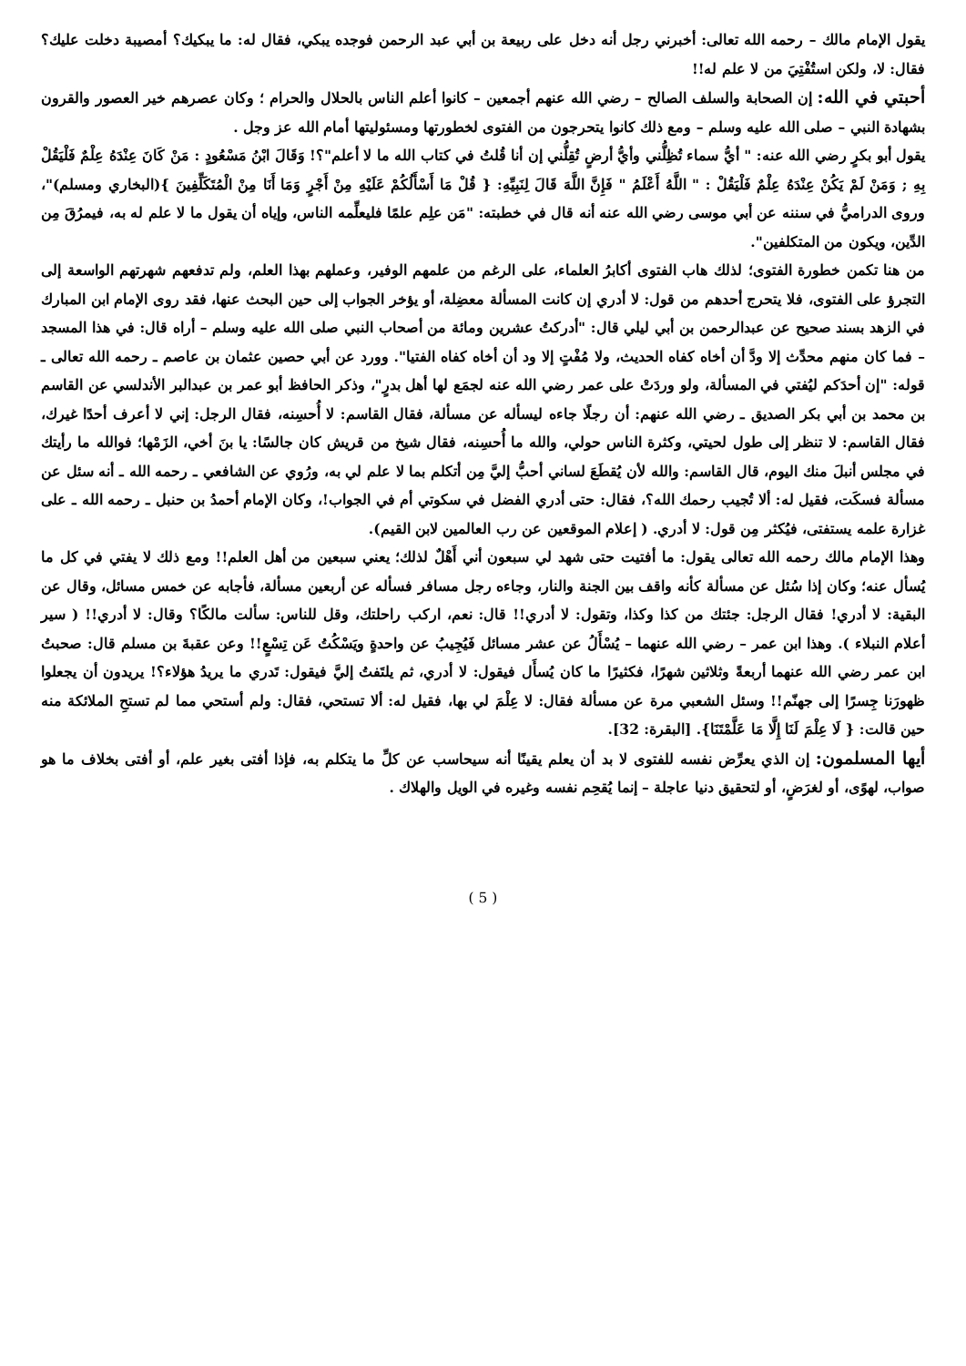يقول الإمام مالك – رحمه الله تعالى: أخبرني رجل أنه دخل على ربيعة بن أبي عبد الرحمن فوجده يبكي، فقال له: ما يبكيك؟ أمصيبة دخلت عليك؟ فقال: لا، ولكن استُفْتِيَ من لا علم له!!
أحبتي في الله: إن الصحابة والسلف الصالح – رضي الله عنهم أجمعين – كانوا أعلم الناس بالحلال والحرام ؛ وكان عصرهم خير العصور والقرون بشهادة النبي – صلى الله عليه وسلم – ومع ذلك كانوا يتحرجون من الفتوى لخطورتها ومسئوليتها أمام الله عز وجل .
يقول أبو بكرٍ رضي الله عنه: " أيُّ سماء تُظِلُّني وأيُّ أرضٍ تُقِلُّني إن أنا قُلتُ في كتاب الله ما لا أعلم"؟! وَقَالَ ابْنُ مَسْعُودٍ : مَنْ كَانَ عِنْدَهُ عِلْمٌ فَلْيَقُلْ بِهِ ; وَمَنْ لَمْ يَكُنْ عِنْدَهُ عِلْمٌ فَلْيَقُلْ : " اللَّهُ أَعْلَمُ " فَإِنَّ اللَّهَ قَالَ لِنَبِيِّهِ: { قُلْ مَا أَسْأَلُكُمْ عَلَيْهِ مِنْ أَجْرٍ وَمَا أَنَا مِنْ الْمُتَكَلِّفِينَ }(البخاري ومسلم)"، وروى الدراميُّ في سننه عن أبي موسى رضي الله عنه أنه قال في خطبته: "مَن علِم علمًا فليعلِّمه الناس، وإياه أن يقول ما لا علم له به، فيمرُقَ مِن الدِّين، ويكون من المتكلفين".
من هنا تكمن خطورة الفتوى؛ لذلك هاب الفتوى أكابرُ العلماء، على الرغم من علمهم الوفير، وعملهم بهذا العلم، ولم تدفعهم شهرتهم الواسعة إلى التجرؤ على الفتوى، فلا يتحرج أحدهم من قول: لا أدري إن كانت المسألة معضِلة، أو يؤخر الجواب إلى حين البحث عنها، فقد روى الإمام ابن المبارك في الزهد بسند صحيح عن عبدالرحمن بن أبي ليلي قال: "أدركتُ عشرين ومائة من أصحاب النبي صلى الله عليه وسلم – أراه قال: في هذا المسجد – فما كان منهم محدِّث إلا ودَّ أن أخاه كفاه الحديث، ولا مُفْتٍ إلا ود أن أخاه كفاه الفتيا". وورد عن أبي حصين عثمان بن عاصم ـ رحمه الله تعالى ـ قوله: "إن أحدَكم ليُفتي في المسألة، ولو وردَتْ على عمر رضي الله عنه لجمَع لها أهل بدرٍ"، وذكر الحافظ أبو عمر بن عبدالبر الأندلسي عن القاسم بن محمد بن أبي بكر الصديق ـ رضي الله عنهم: أن رجلًا جاءه ليسأله عن مسألة، فقال القاسم: لا أُحسِنه، فقال الرجل: إني لا أعرف أحدًا غيرك، فقال القاسم: لا تنظر إلى طول لحيتي، وكثرة الناس حولي، والله ما أُحسِنه، فقال شيخ من قريش كان جالسًا: يا بنَ أخي، الزَمْها؛ فوالله ما رأيتك في مجلس أنبلَ منك اليوم، قال القاسم: والله لأن يُقطَعَ لساني أحبُّ إليَّ مِن أتكلم بما لا علم لي به، ورُوي عن الشافعي ـ رحمه الله ـ أنه سئل عن مسألة فسكَت، فقيل له: ألا تُجيب رحمك الله؟، فقال: حتى أدري الفضل في سكوتي أم في الجواب!، وكان الإمام أحمدُ بن حنبل ـ رحمه الله ـ على غزارة علمه يستفتى، فيُكثر مِن قول: لا أدري. ( إعلام الموقعين عن رب العالمين لابن القيم).
وهذا الإمام مالك رحمه الله تعالى يقول: ما أفتيت حتى شهد لي سبعون أني أَهْلٌ لذلك؛ يعني سبعين من أهل العلم!! ومع ذلك لا يفتي في كل ما يُسأل عنه؛ وكان إذا سُئل عن مسألة كأنه واقف بين الجنة والنار، وجاءه رجل مسافر فسأله عن أربعين مسألة، فأجابه عن خمس مسائل، وقال عن البقية: لا أدري! فقال الرجل: جئتك من كذا وكذا، وتقول: لا أدري!! قال: نعم، اركب راحلتك، وقل للناس: سألت مالكًا؟ وقال: لا أدري!! ( سير أعلام النبلاء ). وهذا ابن عمر – رضي الله عنهما – يُسْأَلُ عن عشر مسائل فَيُجِيبُ عن واحدةٍ ويَسْكُتُ عَن تِسْعٍ!! وعن عقبةَ بن مسلم قال: صحبتُ ابن عمر رضي الله عنهما أربعةً وثلاثين شهرًا، فكثيرًا ما كان يُسأَل فيقول: لا أدري، ثم يلتَفتُ إليَّ فيقول: تَدري ما يريدُ هؤلاء؟! يريدون أن يجعلوا ظهورَنا جِسرًا إلى جهنّم!! وسئل الشعبي مرة عن مسألة فقال: لا عِلْمَ لي بها، فقيل له: ألا تستحي، فقال: ولم أستحي مما لم تستحِ الملائكة منه حين قالت: { لَا عِلْمَ لَنَا إِلَّا مَا عَلَّمْتَنَا}. [البقرة: 32].
أيها المسلمون: إن الذي يعرِّض نفسه للفتوى لا بد أن يعلم يقينًا أنه سيحاسب عن كلِّ ما يتكلم به، فإذا أفتى بغير علم، أو أفتى بخلاف ما هو صواب، لهوًى، أو لغرَضٍ، أو لتحقيق دنيا عاجلة – إنما يُقحِم نفسه وغيره في الويل والهلاك .
( 5 )